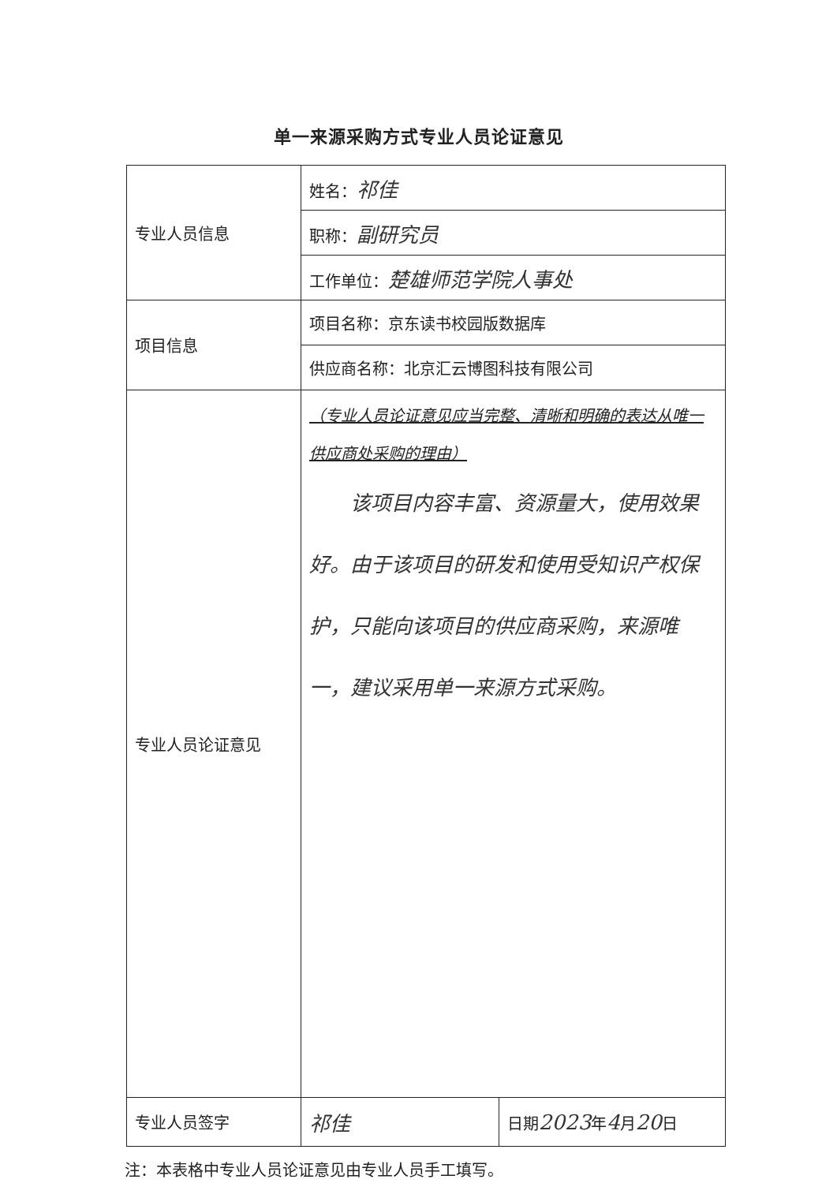单一来源采购方式专业人员论证意见
| 专业人员信息 | 姓名： 祁佳 | |
| | 职称： 副研究员 | |
| | 工作单位： 楚雄师范学院人事处 | |
| 项目信息 | 项目名称：京东读书校园版数据库 | |
| | 供应商名称：北京汇云博图科技有限公司 | |
| 专业人员论证意见 | （专业人员论证意见应当完整、清晰和明确的表达从唯一供应商处采购的理由） 该项目内容丰富、资源量大，使用效果好。由于该项目的研发和使用受知识产权保护，只能向该项目的供应商采购，来源唯一，建议采用单一来源方式采购。 | |
| 专业人员签字 | 祁佳 | 日期 2023 年 4 月 20 日 |
注：本表格中专业人员论证意见由专业人员手工填写。